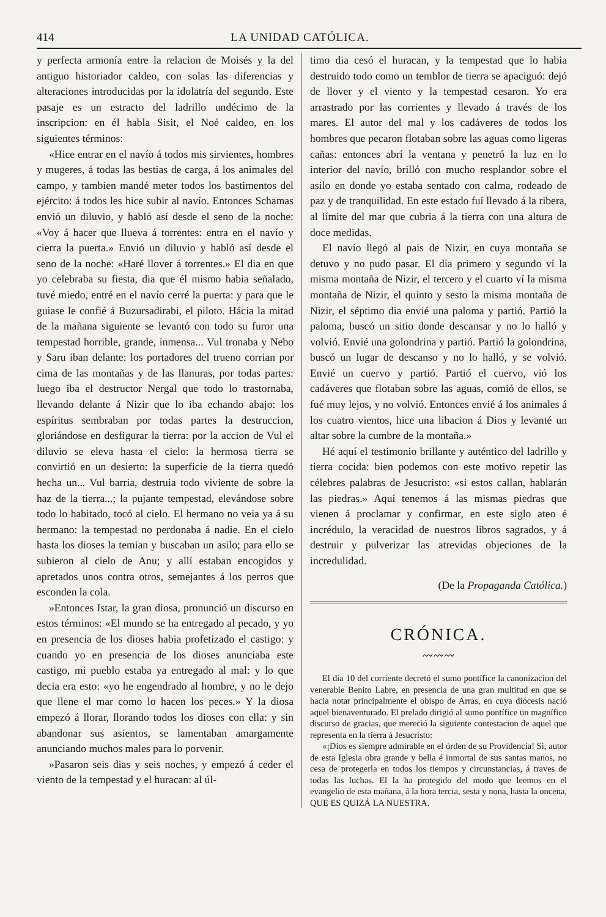414 LA UNIDAD CATÓLICA.
y perfecta armonía entre la relacion de Moisés y la del antiguo historiador caldeo, con solas las diferencias y alteraciones introducidas por la idolatría del segundo. Este pasaje es un estracto del ladrillo undécimo de la inscripcion: en él habla Sisit, el Noé caldeo, en los siguientes términos:
«Hice entrar en el navío á todos mis sirvientes, hombres y mugeres, á todas las bestias de carga, á los animales del campo, y tambien mandé meter todos los bastimentos del ejército: á todos les hice subir al navío. Entonces Schamas envió un diluvio, y habló así desde el seno de la noche: «Voy á hacer que llueva á torrentes: entra en el navío y cierra la puerta.» Envió un diluvio y habló así desde el seno de la noche: «Haré llover á torrentes.» El dia en que yo celebraba su fiesta, dia que él mismo habia señalado, tuvé miedo, entré en el navío cerré la puerta: y para que le guiase le confié á Buzursadirabi, el piloto. Hácia la mitad de la mañana siguiente se levantó con todo su furor una tempestad horrible, grande, inmensa... Vul tronaba y Nebo y Saru iban delante: los portadores del trueno corrian por cima de las montañas y de las llanuras, por todas partes: luego iba el destructor Nergal que todo lo trastornaba, llevando delante á Nizir que lo iba echando abajo: los espíritus sembraban por todas partes la destruccion, gloriándose en desfigurar la tierra: por la accion de Vul el diluvio se eleva hasta el cielo: la hermosa tierra se convirtió en un desierto: la superficie de la tierra quedó hecha un... Vul barria, destruia todo viviente de sobre la haz de la tierra...; la pujante tempestad, elevándose sobre todo lo habitado, tocó al cielo. El hermano no veia ya á su hermano: la tempestad no perdonaba á nadie. En el cielo hasta los dioses la temian y buscaban un asilo; para ello se subieron al cielo de Anu; y allí estaban encogidos y apretados unos contra otros, semejantes á los perros que esconden la cola.
»Entonces Istar, la gran diosa, pronunció un discurso en estos términos: «El mundo se ha entregado al pecado, y yo en presencia de los dioses habia profetizado el castigo: y cuando yo en presencia de los dioses anunciaba este castigo, mi pueblo estaba ya entregado al mal: y lo que decia era esto: «yo he engendrado al hombre, y no le dejo que llene el mar como lo hacen los peces.» Y la diosa empezó á llorar, llorando todos los dioses con ella: y sin abandonar sus asientos, se lamentaban amargamente anunciando muchos males para lo porvenir.
»Pasaron seis dias y seis noches, y empezó á ceder el viento de la tempestad y el huracan: al úl-
timo dia cesó el huracan, y la tempestad que lo habia destruido todo como un temblor de tierra se apaciguó: dejó de llover y el viento y la tempestad cesaron. Yo era arrastrado por las corrientes y llevado á través de los mares. El autor del mal y los cadáveres de todos los hombres que pecaron flotaban sobre las aguas como ligeras cañas: entonces abrí la ventana y penetró la luz en lo interior del navío, brilló con mucho resplandor sobre el asilo en donde yo estaba sentado con calma, rodeado de paz y de tranquilidad. En este estado fuí llevado á la ribera, al límite del mar que cubria á la tierra con una altura de doce medidas.
El navío llegó al pais de Nizir, en cuya montaña se detuvo y no pudo pasar. El dia primero y segundo ví la misma montaña de Nizir, el tercero y el cuarto ví la misma montaña de Nizir, el quinto y sesto la misma montaña de Nizir, el séptimo dia envié una paloma y partió. Partió la paloma, buscó un sitio donde descansar y no lo halló y volvió. Envié una golondrina y partió. Partió la golondrina, buscó un lugar de descanso y no lo halló, y se volvió. Envié un cuervo y partió. Partió el cuervo, vió los cadáveres que flotaban sobre las aguas, comió de ellos, se fué muy lejos, y no volvió. Entonces envié á los animales á los cuatro vientos, hice una libacion á Dios y levanté un altar sobre la cumbre de la montaña.»
Hé aquí el testimonio brillante y auténtico del ladrillo y tierra cocida: bien podemos con este motivo repetir las célebres palabras de Jesucristo: «si estos callan, hablarán las piedras.» Aquí tenemos á las mismas piedras que vienen á proclamar y confirmar, en este siglo ateo é incrédulo, la veracidad de nuestros libros sagrados, y á destruir y pulverizar las atrevidas objeciones de la incredulidad.
(De la Propaganda Católica.)
CRÓNICA.
〰〰〰
El dia 10 del corriente decretó el sumo pontífice la canonizacion del venerable Benito Labre, en presencia de una gran multitud en que se hacia notar principalmente el obispo de Arras, en cuya diócesis nació aquel bienaventurado. El prelado dirigió al sumo pontífice un magnífico discurso de gracias, que mereció la siguiente contestacion de aquel que representa en la tierra á Jesucristo:
«¡Dios es siempre admirable en el órden de su Providencia! Si, autor de esta Iglesia obra grande y bella é inmortal de sus santas manos, no cesa de protegerla en todos los tiempos y circunstancias, á traves de todas las luchas. El la ha protegido del modo que leemos en el evangelio de esta mañana, á la hora tercia, sesta y nona, hasta la oncena, QUE ES QUIZÁ LA NUESTRA.